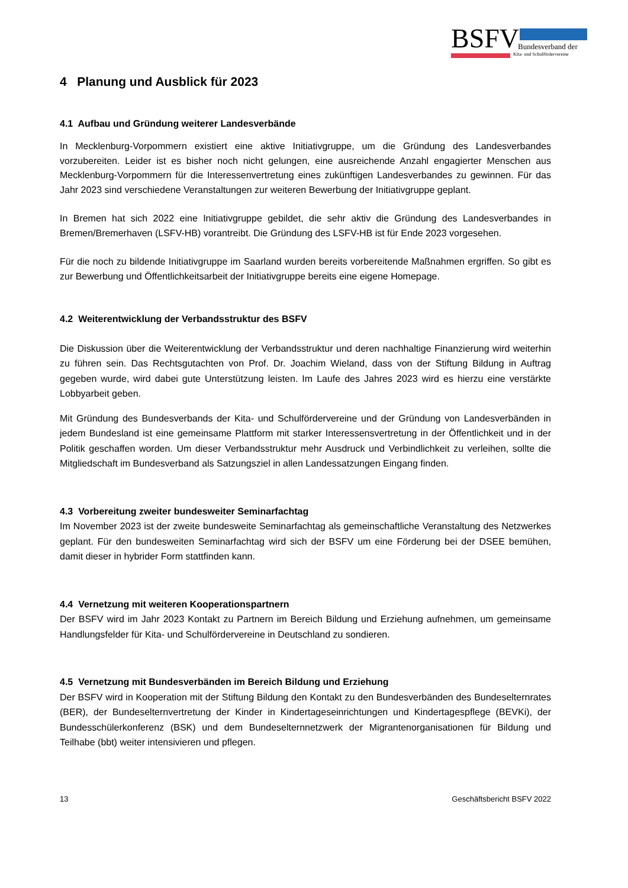BSFV Bundesverband der
Kita- und Schulfördervereine
4 Planung und Ausblick für 2023
4.1 Aufbau und Gründung weiterer Landesverbände
In Mecklenburg-Vorpommern existiert eine aktive Initiativgruppe, um die Gründung des Landesverbandes vorzubereiten. Leider ist es bisher noch nicht gelungen, eine ausreichende Anzahl engagierter Menschen aus Mecklenburg-Vorpommern für die Interessenvertretung eines zukünftigen Landesverbandes zu gewinnen. Für das Jahr 2023 sind verschiedene Veranstaltungen zur weiteren Bewerbung der Initiativgruppe geplant.
In Bremen hat sich 2022 eine Initiativgruppe gebildet, die sehr aktiv die Gründung des Landesverbandes in Bremen/Bremerhaven (LSFV-HB) vorantreibt. Die Gründung des LSFV-HB ist für Ende 2023 vorgesehen.
Für die noch zu bildende Initiativgruppe im Saarland wurden bereits vorbereitende Maßnahmen ergriffen. So gibt es zur Bewerbung und Öffentlichkeitsarbeit der Initiativgruppe bereits eine eigene Homepage.
4.2 Weiterentwicklung der Verbandsstruktur des BSFV
Die Diskussion über die Weiterentwicklung der Verbandsstruktur und deren nachhaltige Finanzierung wird weiterhin zu führen sein. Das Rechtsgutachten von Prof. Dr. Joachim Wieland, dass von der Stiftung Bildung in Auftrag gegeben wurde, wird dabei gute Unterstützung leisten. Im Laufe des Jahres 2023 wird es hierzu eine verstärkte Lobbyarbeit geben.
Mit Gründung des Bundesverbands der Kita- und Schulfördervereine und der Gründung von Landesverbänden in jedem Bundesland ist eine gemeinsame Plattform mit starker Interessensvertretung in der Öffentlichkeit und in der Politik geschaffen worden. Um dieser Verbandsstruktur mehr Ausdruck und Verbindlichkeit zu verleihen, sollte die Mitgliedschaft im Bundesverband als Satzungsziel in allen Landessatzungen Eingang finden.
4.3 Vorbereitung zweiter bundesweiter Seminarfachtag
Im November 2023 ist der zweite bundesweite Seminarfachtag als gemeinschaftliche Veranstaltung des Netzwerkes geplant. Für den bundesweiten Seminarfachtag wird sich der BSFV um eine Förderung bei der DSEE bemühen, damit dieser in hybrider Form stattfinden kann.
4.4 Vernetzung mit weiteren Kooperationspartnern
Der BSFV wird im Jahr 2023 Kontakt zu Partnern im Bereich Bildung und Erziehung aufnehmen, um gemeinsame Handlungsfelder für Kita- und Schulfördervereine in Deutschland zu sondieren.
4.5 Vernetzung mit Bundesverbänden im Bereich Bildung und Erziehung
Der BSFV wird in Kooperation mit der Stiftung Bildung den Kontakt zu den Bundesverbänden des Bundeselternrates (BER), der Bundeselternvertretung der Kinder in Kindertageseinrichtungen und Kindertagespflege (BEVKi), der Bundesschülerkonferenz (BSK) und dem Bundeselternnetzwerk der Migrantenorganisationen für Bildung und Teilhabe (bbt) weiter intensivieren und pflegen.
13 Geschäftsbericht BSFV 2022